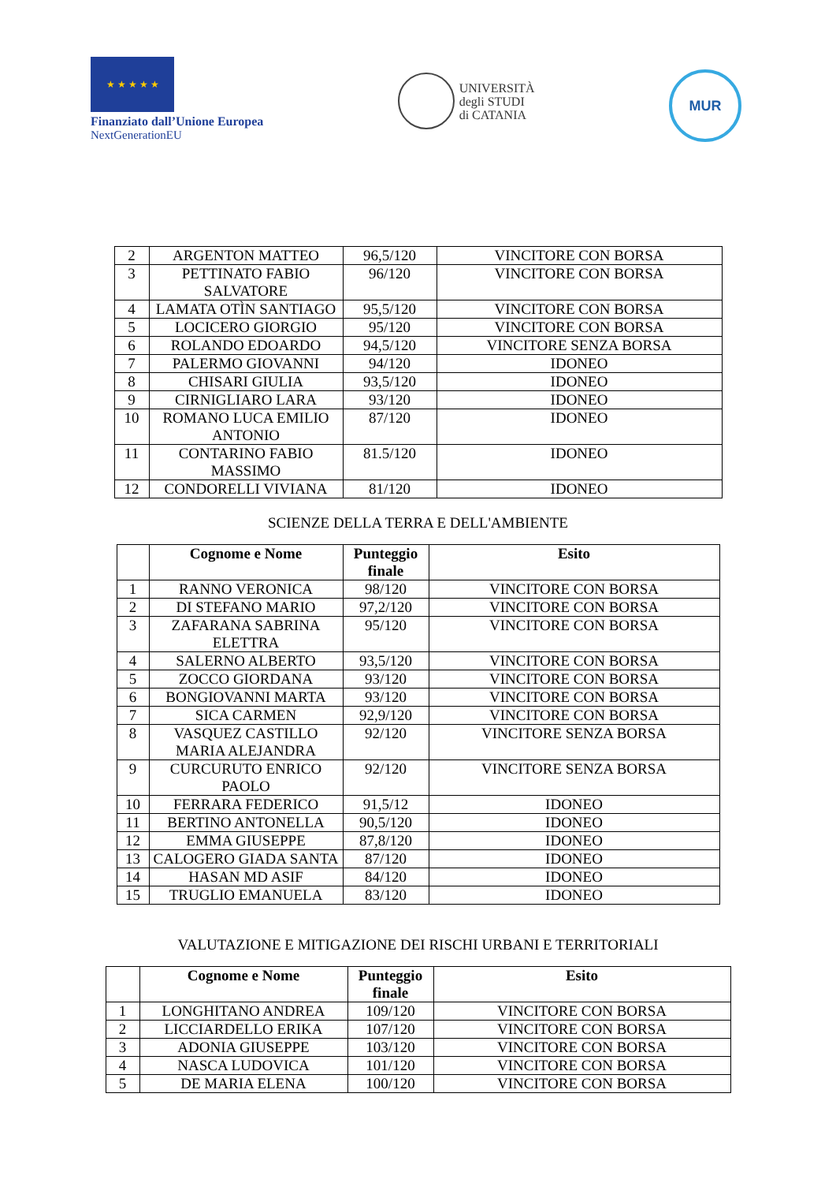★ ★ ★ ★ ★
Finanziato dall’Unione Europea
NextGenerationEU
UNIVERSITÀ
degli STUDI
di CATANIA
MUR
| 2 | ARGENTON MATTEO | 96,5/120 | VINCITORE CON BORSA |
| 3 | PETTINATO FABIO SALVATORE | 96/120 | VINCITORE CON BORSA |
| 4 | LAMATA OTÌN SANTIAGO | 95,5/120 | VINCITORE CON BORSA |
| 5 | LOCICERO GIORGIO | 95/120 | VINCITORE CON BORSA |
| 6 | ROLANDO EDOARDO | 94,5/120 | VINCITORE SENZA BORSA |
| 7 | PALERMO GIOVANNI | 94/120 | IDONEO |
| 8 | CHISARI GIULIA | 93,5/120 | IDONEO |
| 9 | CIRNIGLIARO LARA | 93/120 | IDONEO |
| 10 | ROMANO LUCA EMILIO ANTONIO | 87/120 | IDONEO |
| 11 | CONTARINO FABIO MASSIMO | 81.5/120 | IDONEO |
| 12 | CONDORELLI VIVIANA | 81/120 | IDONEO |
SCIENZE DELLA TERRA E DELL'AMBIENTE
| | Cognome e Nome | Punteggio finale | Esito |
| --- | --- | --- | --- |
| 1 | RANNO VERONICA | 98/120 | VINCITORE CON BORSA |
| 2 | DI STEFANO MARIO | 97,2/120 | VINCITORE CON BORSA |
| 3 | ZAFARANA SABRINA ELETTRA | 95/120 | VINCITORE CON BORSA |
| 4 | SALERNO ALBERTO | 93,5/120 | VINCITORE CON BORSA |
| 5 | ZOCCO GIORDANA | 93/120 | VINCITORE CON BORSA |
| 6 | BONGIOVANNI MARTA | 93/120 | VINCITORE CON BORSA |
| 7 | SICA CARMEN | 92,9/120 | VINCITORE CON BORSA |
| 8 | VASQUEZ CASTILLO MARIA ALEJANDRA | 92/120 | VINCITORE SENZA BORSA |
| 9 | CURCURUTO ENRICO PAOLO | 92/120 | VINCITORE SENZA BORSA |
| 10 | FERRARA FEDERICO | 91,5/12 | IDONEO |
| 11 | BERTINO ANTONELLA | 90,5/120 | IDONEO |
| 12 | EMMA GIUSEPPE | 87,8/120 | IDONEO |
| 13 | CALOGERO GIADA SANTA | 87/120 | IDONEO |
| 14 | HASAN MD ASIF | 84/120 | IDONEO |
| 15 | TRUGLIO EMANUELA | 83/120 | IDONEO |
VALUTAZIONE E MITIGAZIONE DEI RISCHI URBANI E TERRITORIALI
| | Cognome e Nome | Punteggio finale | Esito |
| --- | --- | --- | --- |
| 1 | LONGHITANO ANDREA | 109/120 | VINCITORE CON BORSA |
| 2 | LICCIARDELLO ERIKA | 107/120 | VINCITORE CON BORSA |
| 3 | ADONIA GIUSEPPE | 103/120 | VINCITORE CON BORSA |
| 4 | NASCA LUDOVICA | 101/120 | VINCITORE CON BORSA |
| 5 | DE MARIA ELENA | 100/120 | VINCITORE CON BORSA |